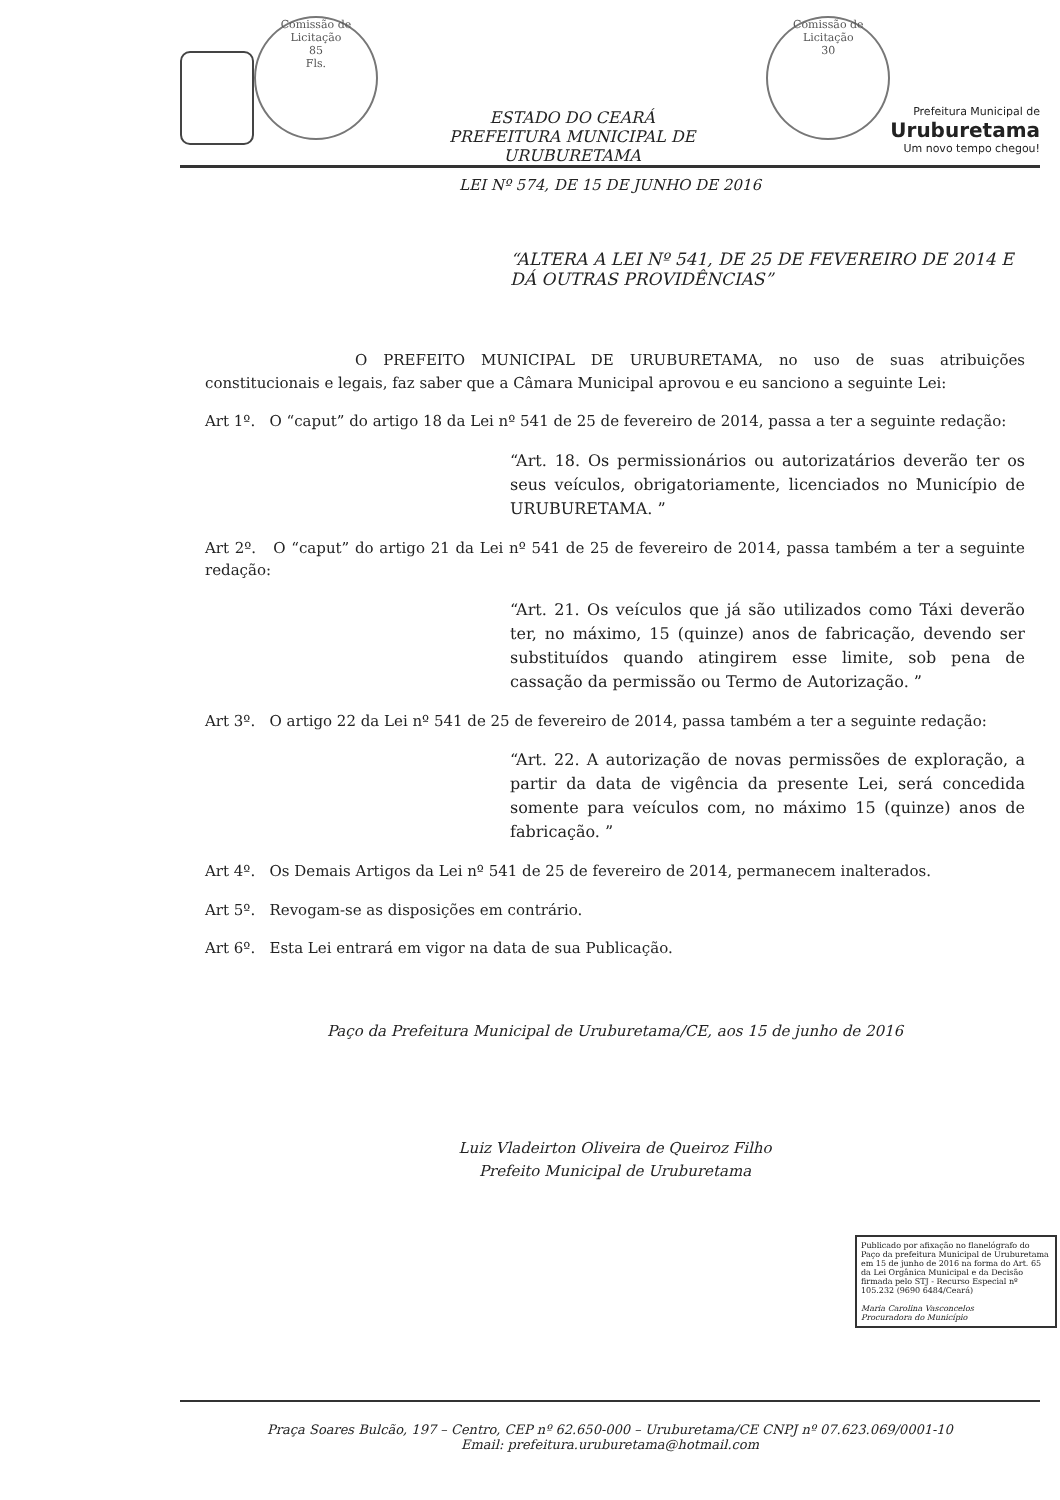Comissão de Licitação
85
Fls.
ESTADO DO CEARÁ
PREFEITURA MUNICIPAL DE URUBURETAMA
Comissão de Licitação
30
Prefeitura Municipal de
Uruburetama
Um novo tempo chegou!
LEI Nº 574, DE 15 DE JUNHO DE 2016
“ALTERA A LEI Nº 541, DE 25 DE FEVEREIRO DE 2014 E DÁ OUTRAS PROVIDÊNCIAS”
O PREFEITO MUNICIPAL DE URUBURETAMA, no uso de suas atribuições constitucionais e legais, faz saber que a Câmara Municipal aprovou e eu sanciono a seguinte Lei:
Art 1º. O “caput” do artigo 18 da Lei nº 541 de 25 de fevereiro de 2014, passa a ter a seguinte redação:
“Art. 18. Os permissionários ou autorizatários deverão ter os seus veículos, obrigatoriamente, licenciados no Município de URUBURETAMA. ”
Art 2º. O “caput” do artigo 21 da Lei nº 541 de 25 de fevereiro de 2014, passa também a ter a seguinte redação:
“Art. 21. Os veículos que já são utilizados como Táxi deverão ter, no máximo, 15 (quinze) anos de fabricação, devendo ser substituídos quando atingirem esse limite, sob pena de cassação da permissão ou Termo de Autorização. ”
Art 3º. O artigo 22 da Lei nº 541 de 25 de fevereiro de 2014, passa também a ter a seguinte redação:
“Art. 22. A autorização de novas permissões de exploração, a partir da data de vigência da presente Lei, será concedida somente para veículos com, no máximo 15 (quinze) anos de fabricação. ”
Art 4º. Os Demais Artigos da Lei nº 541 de 25 de fevereiro de 2014, permanecem inalterados.
Art 5º. Revogam-se as disposições em contrário.
Art 6º. Esta Lei entrará em vigor na data de sua Publicação.
Paço da Prefeitura Municipal de Uruburetama/CE, aos 15 de junho de 2016
Luiz Vladeirton Oliveira de Queiroz Filho
Prefeito Municipal de Uruburetama
Publicado por afixação no flanelógrafo do Paço da prefeitura Municipal de Uruburetama em 15 de junho de 2016 na forma do Art. 65 da Lei Orgânica Municipal e da Decisão firmada pelo STJ - Recurso Especial nº 105.232 (9690 6484/Ceará)
Maria Carolina Vasconcelos
Procuradora do Município
Praça Soares Bulcão, 197 – Centro, CEP nº 62.650-000 – Uruburetama/CE CNPJ nº 07.623.069/0001-10
Email: prefeitura.uruburetama@hotmail.com